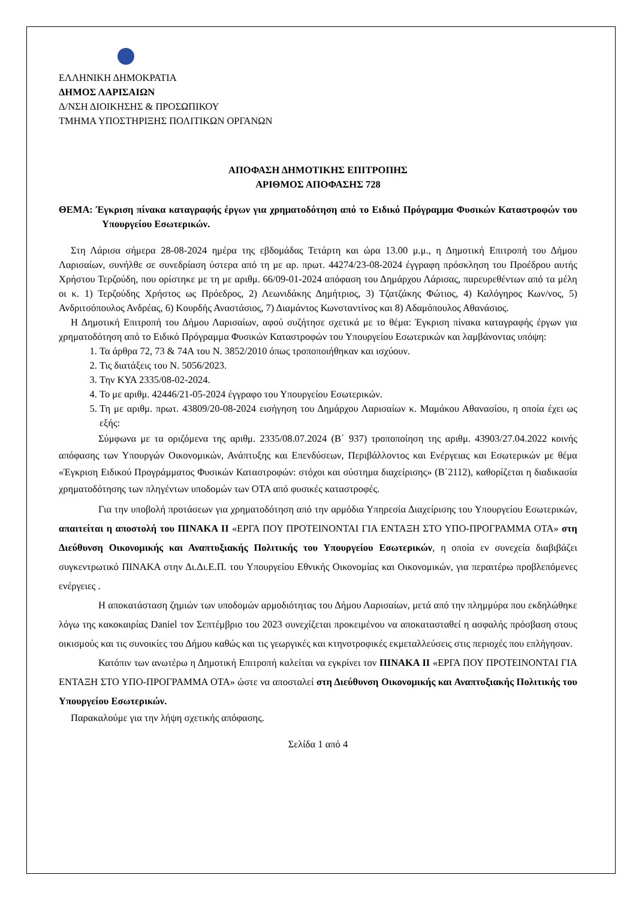ΕΛΛΗΝΙΚΗ ΔΗΜΟΚΡΑΤΙΑ
ΔΗΜΟΣ ΛΑΡΙΣΑΙΩΝ
Δ/ΝΣΗ ΔΙΟΙΚΗΣΗΣ & ΠΡΟΣΩΠΙΚΟΥ
ΤΜΗΜΑ ΥΠΟΣΤΗΡΙΞΗΣ ΠΟΛΙΤΙΚΩΝ ΟΡΓΑΝΩΝ
ΑΠΟΦΑΣΗ ΔΗΜΟΤΙΚΗΣ ΕΠΙΤΡΟΠΗΣ
ΑΡΙΘΜΟΣ ΑΠΟΦΑΣΗΣ 728
ΘΕΜΑ: Έγκριση πίνακα καταγραφής έργων για χρηματοδότηση από το Ειδικό Πρόγραμμα Φυσικών Καταστροφών του Υπουργείου Εσωτερικών.
Στη Λάρισα σήμερα 28-08-2024 ημέρα της εβδομάδας Τετάρτη και ώρα 13.00 μ.μ., η Δημοτική Επιτροπή του Δήμου Λαρισαίων, συνήλθε σε συνεδρίαση ύστερα από τη με αρ. πρωτ. 44274/23-08-2024 έγγραφη πρόσκληση του Προέδρου αυτής Χρήστου Τερζούδη, που ορίστηκε με τη με αριθμ. 66/09-01-2024 απόφαση του Δημάρχου Λάρισας, παρευρεθέντων από τα μέλη οι κ. 1) Τερζούδης Χρήστος ως Πρόεδρος, 2) Λεωνιδάκης Δημήτριος, 3) Τζατζάκης Φώτιος, 4) Καλόγηρος Κων/νος, 5) Ανδριτσόπουλος Ανδρέας, 6) Κουρδής Αναστάσιος, 7) Διαμάντος Κωνσταντίνος και 8) Αδαμόπουλος Αθανάσιος.
Η Δημοτική Επιτροπή του Δήμου Λαρισαίων, αφού συζήτησε σχετικά με το θέμα: Έγκριση πίνακα καταγραφής έργων για χρηματοδότηση από το Ειδικό Πρόγραμμα Φυσικών Καταστροφών του Υπουργείου Εσωτερικών και λαμβάνοντας υπόψη:
1. Τα άρθρα 72, 73 & 74Α του Ν. 3852/2010 όπως τροποποιήθηκαν και ισχύουν.
2. Τις διατάξεις του Ν. 5056/2023.
3. Την ΚΥΑ 2335/08-02-2024.
4. Το με αριθμ. 42446/21-05-2024 έγγραφο του Υπουργείου Εσωτερικών.
5. Τη με αριθμ. πρωτ. 43809/20-08-2024 εισήγηση του Δημάρχου Λαρισαίων κ. Μαμάκου Αθανασίου, η οποία έχει ως εξής:
Σύμφωνα με τα οριζόμενα της αριθμ. 2335/08.07.2024 (Β΄ 937) τροποποίηση της αριθμ. 43903/27.04.2022 κοινής απόφασης των Υπουργών Οικονομικών, Ανάπτυξης και Επενδύσεων, Περιβάλλοντος και Ενέργειας και Εσωτερικών με θέμα «Έγκριση Ειδικού Προγράμματος Φυσικών Καταστροφών: στόχοι και σύστημα διαχείρισης» (Β΄2112), καθορίζεται η διαδικασία χρηματοδότησης των πληγέντων υποδομών των ΟΤΑ από φυσικές καταστροφές.
Για την υποβολή προτάσεων για χρηματοδότηση από την αρμόδια Υπηρεσία Διαχείρισης του Υπουργείου Εσωτερικών, απαιτείται η αποστολή του ΠΙΝΑΚΑ ΙΙ «ΕΡΓΑ ΠΟΥ ΠΡΟΤΕΙΝΟΝΤΑΙ ΓΙΑ ΕΝΤΑΞΗ ΣΤΟ ΥΠΟ-ΠΡΟΓΡΑΜΜΑ ΟΤΑ» στη Διεύθυνση Οικονομικής και Αναπτυξιακής Πολιτικής του Υπουργείου Εσωτερικών, η οποία εν συνεχεία διαβιβάζει συγκεντρωτικό ΠΙΝΑΚΑ στην Δι.Δι.Ε.Π. του Υπουργείου Εθνικής Οικονομίας και Οικονομικών, για περαιτέρω προβλεπόμενες ενέργειες .
Η αποκατάσταση ζημιών των υποδομών αρμοδιότητας του Δήμου Λαρισαίων, μετά από την πλημμύρα που εκδηλώθηκε λόγω της κακοκαιρίας Daniel τον Σεπτέμβριο του 2023 συνεχίζεται προκειμένου να αποκατασταθεί η ασφαλής πρόσβαση στους οικισμούς και τις συνοικίες του Δήμου καθώς και τις γεωργικές και κτηνοτροφικές εκμεταλλεύσεις στις περιοχές που επλήγησαν.
Κατόπιν των ανωτέρω η Δημοτική Επιτροπή καλείται να εγκρίνει τον ΠΙΝΑΚΑ ΙΙ «ΕΡΓΑ ΠΟΥ ΠΡΟΤΕΙΝΟΝΤΑΙ ΓΙΑ ΕΝΤΑΞΗ ΣΤΟ ΥΠΟ-ΠΡΟΓΡΑΜΜΑ ΟΤΑ» ώστε να αποσταλεί στη Διεύθυνση Οικονομικής και Αναπτυξιακής Πολιτικής του Υπουργείου Εσωτερικών.
Παρακαλούμε για την λήψη σχετικής απόφασης.
Σελίδα 1 από 4